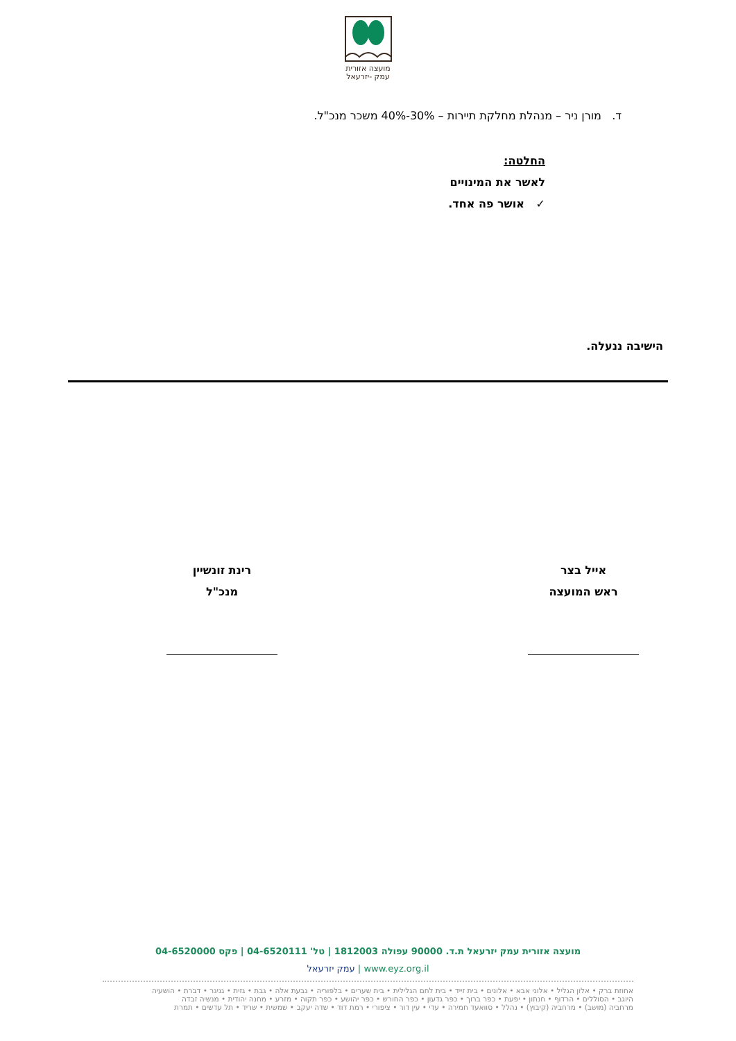מועצה אזורית
עמק -יזרעאל
ד. מורן ניר – מנהלת מחלקת תיירות – 30%-40% משכר מנכ"ל.
החלטה:
לאשר את המינויים
✓ אושר פה אחד.
הישיבה ננעלה.
אייל בצר
ראש המועצה
רינת זונשיין
מנכ"ל
מועצה אזורית עמק יזרעאל ת.ד. 90000 עפולה 1812003 | טל' 04-6520111 | פקס 04-6520000
www.eyz.org.il | עמק יזרעאל
אחוזת ברק • אלון הגליל • אלוני אבא • אלונים • בית זייד • בית לחם הגלילית • בית שערים • בלפוריה • גבעת אלה • גבת • גזית • גניגר • דברת • הושעיה
היוגב • הסוללים • הרדוף • חנתון • יפעת • כפר ברוך • כפר גדעון • כפר החורש • כפר יהושע • כפר תקוה • מזרע • מחנה יהודית • מנשיה זבדה
מרחביה (מושב) • מרחביה (קיבוץ) • נהלל • סוואעד חמירה • עדי • עין דור • ציפורי • רמת דוד • שדה יעקב • שמשית • שריד • תל עדשים • תמרת